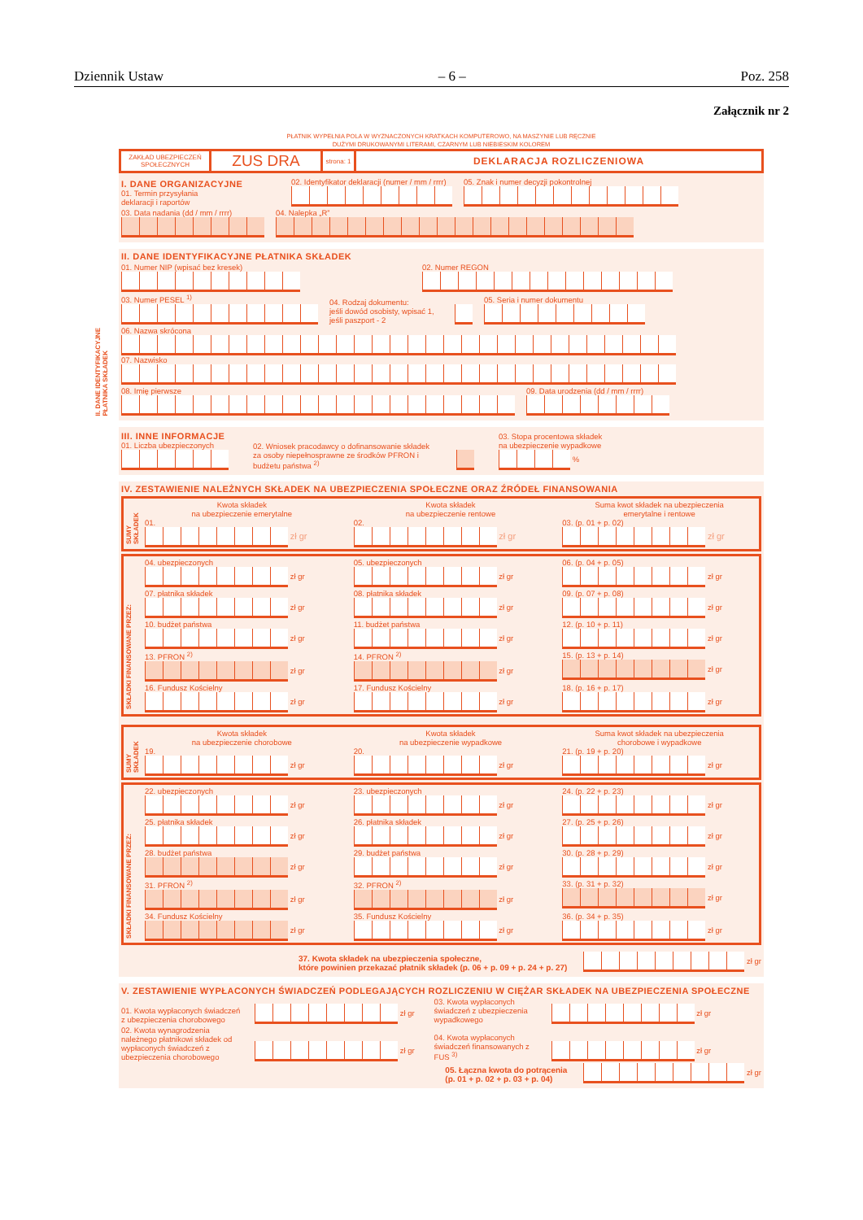Dziennik Ustaw – 6 – Poz. 258
Załącznik nr 2
PŁATNIK WYPEŁNIA POLA W WYZNACZONYCH KRATKACH KOMPUTEROWO, NA MASZYNIE LUB RĘCZNIE
DUŻYMI DRUKOWANYMI LITERAMI, CZARNYM LUB NIEBIESKIM KOLOREM
ZAKŁAD UBEZPIECZEŃ
SPOŁECZNYCH
ZUS DRA
strona: 1
DEKLARACJA ROZLICZENIOWA
I. DANE ORGANIZACYJNE
01. Termin przysyłania
deklaracji i raportów
02. Identyfikator deklaracji (numer / mm / rrrr)
05. Znak i numer decyzji pokontrolnej
03. Data nadania (dd / mm / rrrr)
04. Nalepka „R”
II. DANE IDENTYFIKACYJNE PŁATNIKA SKŁADEK
01. Numer NIP (wpisać bez kresek)
02. Numer REGON
03. Numer PESEL <sup>1)</sup>
04. Rodzaj dokumentu:
jeśli dowód osobisty, wpisać 1,
jeśli paszport - 2
05. Seria i numer dokumentu
06. Nazwa skrócona
07. Nazwisko
08. Imię pierwsze
09. Data urodzenia (dd / mm / rrrr)
II. DANE IDENTYFIKACYJNE
PŁATNIKA SKŁADEK
III. INNE INFORMACJE
01. Liczba ubezpieczonych
02. Wniosek pracodawcy o dofinansowanie składek za osoby niepełnosprawne ze środków PFRON i budżetu państwa <sup>2)</sup>
03. Stopa procentowa składek
na ubezpieczenie wypadkowe
%
IV. ZESTAWIENIE NALEŻNYCH SKŁADEK NA UBEZPIECZENIA SPOŁECZNE ORAZ ŹRÓDEŁ FINANSOWANIA
SUMY SKŁADEK
Kwota składek
na ubezpieczenie emerytalne
01.
zł gr
Kwota składek
na ubezpieczenie rentowe
02.
zł gr
Suma kwot składek na ubezpieczenia
emerytalne i rentowe
03. (p. 01 + p. 02)
zł gr
SKŁADKI FINANSOWANE PRZEZ:
04. ubezpieczonych
zł gr
05. ubezpieczonych
zł gr
06. (p. 04 + p. 05)
zł gr
07. płatnika składek
zł gr
08. płatnika składek
zł gr
09. (p. 07 + p. 08)
zł gr
10. budżet państwa
zł gr
11. budżet państwa
zł gr
12. (p. 10 + p. 11)
zł gr
13. PFRON <sup>2)</sup>
zł gr
14. PFRON <sup>2)</sup>
zł gr
15. (p. 13 + p. 14)
zł gr
16. Fundusz Kościelny
zł gr
17. Fundusz Kościelny
zł gr
18. (p. 16 + p. 17)
zł gr
SUMY SKŁADEK
Kwota składek
na ubezpieczenie chorobowe
19.
zł gr
Kwota składek
na ubezpieczenie wypadkowe
20.
zł gr
Suma kwot składek na ubezpieczenia
chorobowe i wypadkowe
21. (p. 19 + p. 20)
zł gr
SKŁADKI FINANSOWANE PRZEZ:
22. ubezpieczonych
zł gr
23. ubezpieczonych
zł gr
24. (p. 22 + p. 23)
zł gr
25. płatnika składek
zł gr
26. płatnika składek
zł gr
27. (p. 25 + p. 26)
zł gr
28. budżet państwa
zł gr
29. budżet państwa
zł gr
30. (p. 28 + p. 29)
zł gr
31. PFRON <sup>2)</sup>
zł gr
32. PFRON <sup>2)</sup>
zł gr
33. (p. 31 + p. 32)
zł gr
34. Fundusz Kościelny
zł gr
35. Fundusz Kościelny
zł gr
36. (p. 34 + p. 35)
zł gr
37. Kwota składek na ubezpieczenia społeczne,
które powinien przekazać płatnik składek (p. 06 + p. 09 + p. 24 + p. 27) zł gr
V. ZESTAWIENIE WYPŁACONYCH ŚWIADCZEŃ PODLEGAJĄCYCH ROZLICZENIU W CIĘŻAR SKŁADEK NA UBEZPIECZENIA SPOŁECZNE
01. Kwota wypłaconych świadczeń z ubezpieczenia chorobowego
zł gr
03. Kwota wypłaconych świadczeń z ubezpieczenia wypadkowego
zł gr
02. Kwota wynagrodzenia należnego płatnikowi składek od wypłaconych świadczeń z ubezpieczenia chorobowego
zł gr
04. Kwota wypłaconych świadczeń finansowanych z FUS <sup>3)</sup>
zł gr
05. Łączna kwota do potrącenia
(p. 01 + p. 02 + p. 03 + p. 04) zł gr